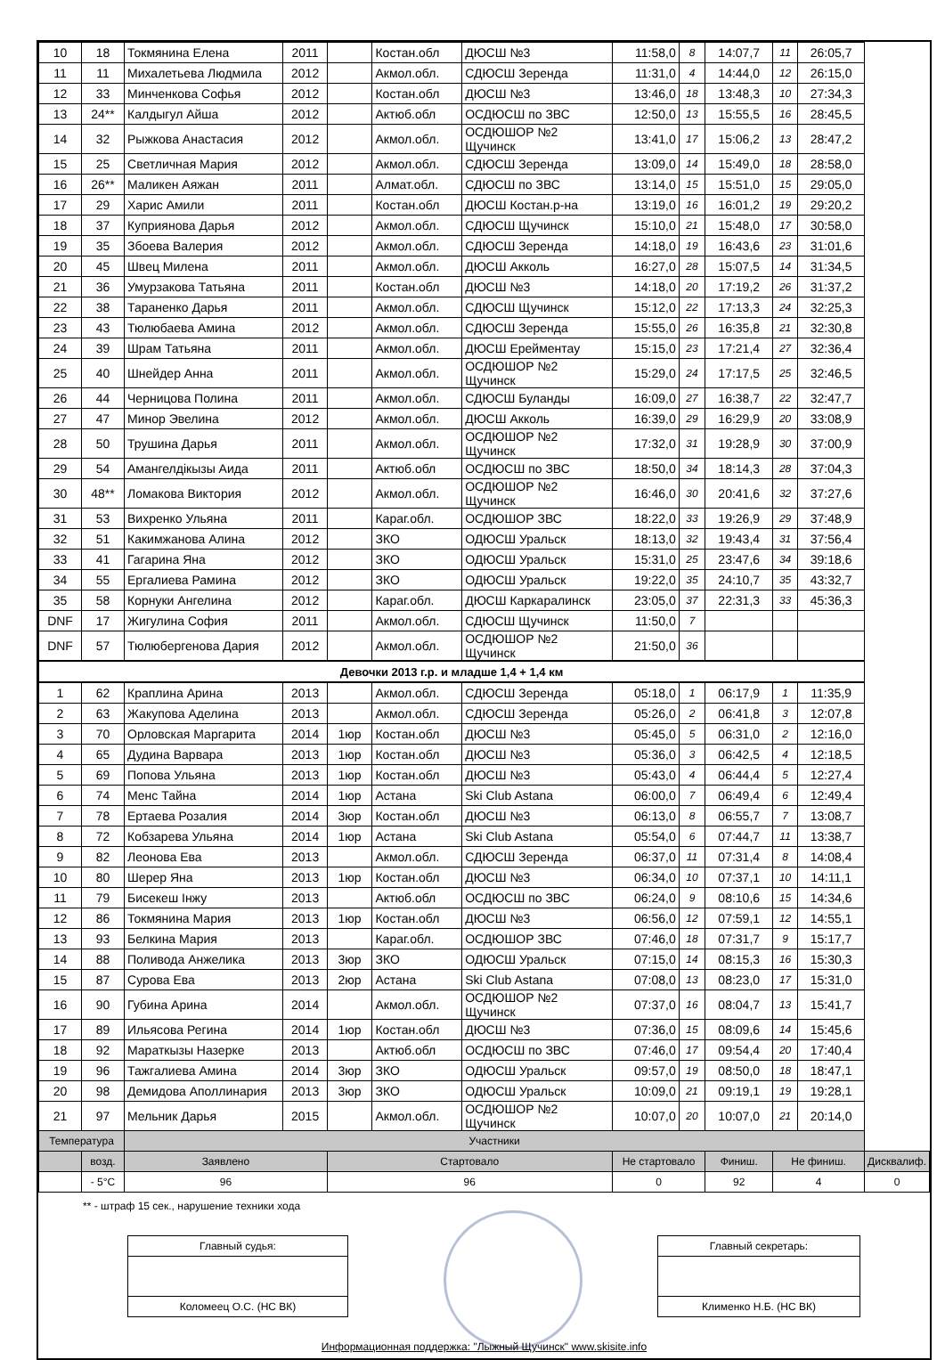| 10 | 18 | Токмянина Елена | 2011 | | Костан.обл | ДЮСШ №3 | 11:58,0 | 8 | 14:07,7 | 11 | 26:05,7 | |
| 11 | 11 | Михалетьева Людмила | 2012 | | Акмол.обл. | СДЮСШ Зеренда | 11:31,0 | 4 | 14:44,0 | 12 | 26:15,0 | |
| 12 | 33 | Минченкова Софья | 2012 | | Костан.обл | ДЮСШ №3 | 13:46,0 | 18 | 13:48,3 | 10 | 27:34,3 | |
| 13 | 24** | Калдыгул Айша | 2012 | | Актюб.обл | ОСДЮСШ по ЗВС | 12:50,0 | 13 | 15:55,5 | 16 | 28:45,5 | |
| 14 | 32 | Рыжкова Анастасия | 2012 | | Акмол.обл. | ОСДЮШОР №2 Щучинск | 13:41,0 | 17 | 15:06,2 | 13 | 28:47,2 | |
| 15 | 25 | Светличная Мария | 2012 | | Акмол.обл. | СДЮСШ Зеренда | 13:09,0 | 14 | 15:49,0 | 18 | 28:58,0 | |
| 16 | 26** | Маликен Аяжан | 2011 | | Алмат.обл. | СДЮСШ по ЗВС | 13:14,0 | 15 | 15:51,0 | 15 | 29:05,0 | |
| 17 | 29 | Харис Амили | 2011 | | Костан.обл | ДЮСШ Костан.р-на | 13:19,0 | 16 | 16:01,2 | 19 | 29:20,2 | |
| 18 | 37 | Куприянова Дарья | 2012 | | Акмол.обл. | СДЮСШ Щучинск | 15:10,0 | 21 | 15:48,0 | 17 | 30:58,0 | |
| 19 | 35 | Збоева Валерия | 2012 | | Акмол.обл. | СДЮСШ Зеренда | 14:18,0 | 19 | 16:43,6 | 23 | 31:01,6 | |
| 20 | 45 | Швец Милена | 2011 | | Акмол.обл. | ДЮСШ Акколь | 16:27,0 | 28 | 15:07,5 | 14 | 31:34,5 | |
| 21 | 36 | Умурзакова Татьяна | 2011 | | Костан.обл | ДЮСШ №3 | 14:18,0 | 20 | 17:19,2 | 26 | 31:37,2 | |
| 22 | 38 | Тараненко Дарья | 2011 | | Акмол.обл. | СДЮСШ Щучинск | 15:12,0 | 22 | 17:13,3 | 24 | 32:25,3 | |
| 23 | 43 | Тюлюбаева Амина | 2012 | | Акмол.обл. | СДЮСШ Зеренда | 15:55,0 | 26 | 16:35,8 | 21 | 32:30,8 | |
| 24 | 39 | Шрам Татьяна | 2011 | | Акмол.обл. | ДЮСШ Ерейментау | 15:15,0 | 23 | 17:21,4 | 27 | 32:36,4 | |
| 25 | 40 | Шнейдер Анна | 2011 | | Акмол.обл. | ОСДЮШОР №2 Щучинск | 15:29,0 | 24 | 17:17,5 | 25 | 32:46,5 | |
| 26 | 44 | Черницова Полина | 2011 | | Акмол.обл. | СДЮСШ Буланды | 16:09,0 | 27 | 16:38,7 | 22 | 32:47,7 | |
| 27 | 47 | Минор Эвелина | 2012 | | Акмол.обл. | ДЮСШ Акколь | 16:39,0 | 29 | 16:29,9 | 20 | 33:08,9 | |
| 28 | 50 | Трушина Дарья | 2011 | | Акмол.обл. | ОСДЮШОР №2 Щучинск | 17:32,0 | 31 | 19:28,9 | 30 | 37:00,9 | |
| 29 | 54 | Амангелдікызы Аида | 2011 | | Актюб.обл | ОСДЮСШ по ЗВС | 18:50,0 | 34 | 18:14,3 | 28 | 37:04,3 | |
| 30 | 48** | Ломакова Виктория | 2012 | | Акмол.обл. | ОСДЮШОР №2 Щучинск | 16:46,0 | 30 | 20:41,6 | 32 | 37:27,6 | |
| 31 | 53 | Вихренко Ульяна | 2011 | | Караг.обл. | ОСДЮШОР ЗВС | 18:22,0 | 33 | 19:26,9 | 29 | 37:48,9 | |
| 32 | 51 | Какимжанова Алина | 2012 | | ЗКО | ОДЮСШ Уральск | 18:13,0 | 32 | 19:43,4 | 31 | 37:56,4 | |
| 33 | 41 | Гагарина Яна | 2012 | | ЗКО | ОДЮСШ Уральск | 15:31,0 | 25 | 23:47,6 | 34 | 39:18,6 | |
| 34 | 55 | Ергалиева Рамина | 2012 | | ЗКО | ОДЮСШ Уральск | 19:22,0 | 35 | 24:10,7 | 35 | 43:32,7 | |
| 35 | 58 | Корнуки Ангелина | 2012 | | Караг.обл. | ДЮСШ Каркаралинск | 23:05,0 | 37 | 22:31,3 | 33 | 45:36,3 | |
| DNF | 17 | Жигулина София | 2011 | | Акмол.обл. | СДЮСШ Щучинск | 11:50,0 | 7 | | | | |
| DNF | 57 | Тюлюбергенова Дария | 2012 | | Акмол.обл. | ОСДЮШОР №2 Щучинск | 21:50,0 | 36 | | | | |
| Девочки 2013 г.р. и младше 1,4 + 1,4 км | | | | | | | | | | | | |
| 1 | 62 | Краплина Арина | 2013 | | Акмол.обл. | СДЮСШ Зеренда | 05:18,0 | 1 | 06:17,9 | 1 | 11:35,9 | |
| 2 | 63 | Жакупова Аделина | 2013 | | Акмол.обл. | СДЮСШ Зеренда | 05:26,0 | 2 | 06:41,8 | 3 | 12:07,8 | |
| 3 | 70 | Орловская Маргарита | 2014 | 1юр | Костан.обл | ДЮСШ №3 | 05:45,0 | 5 | 06:31,0 | 2 | 12:16,0 | |
| 4 | 65 | Дудина Варвара | 2013 | 1юр | Костан.обл | ДЮСШ №3 | 05:36,0 | 3 | 06:42,5 | 4 | 12:18,5 | |
| 5 | 69 | Попова Ульяна | 2013 | 1юр | Костан.обл | ДЮСШ №3 | 05:43,0 | 4 | 06:44,4 | 5 | 12:27,4 | |
| 6 | 74 | Менс Тайна | 2014 | 1юр | Астана | Ski Club Astana | 06:00,0 | 7 | 06:49,4 | 6 | 12:49,4 | |
| 7 | 78 | Ертаева Розалия | 2014 | 3юр | Костан.обл | ДЮСШ №3 | 06:13,0 | 8 | 06:55,7 | 7 | 13:08,7 | |
| 8 | 72 | Кобзарева Ульяна | 2014 | 1юр | Астана | Ski Club Astana | 05:54,0 | 6 | 07:44,7 | 11 | 13:38,7 | |
| 9 | 82 | Леонова Ева | 2013 | | Акмол.обл. | СДЮСШ Зеренда | 06:37,0 | 11 | 07:31,4 | 8 | 14:08,4 | |
| 10 | 80 | Шерер Яна | 2013 | 1юр | Костан.обл | ДЮСШ №3 | 06:34,0 | 10 | 07:37,1 | 10 | 14:11,1 | |
| 11 | 79 | Бисекеш Інжу | 2013 | | Актюб.обл | ОСДЮСШ по ЗВС | 06:24,0 | 9 | 08:10,6 | 15 | 14:34,6 | |
| 12 | 86 | Токмянина Мария | 2013 | 1юр | Костан.обл | ДЮСШ №3 | 06:56,0 | 12 | 07:59,1 | 12 | 14:55,1 | |
| 13 | 93 | Белкина Мария | 2013 | | Караг.обл. | ОСДЮШОР ЗВС | 07:46,0 | 18 | 07:31,7 | 9 | 15:17,7 | |
| 14 | 88 | Поливода Анжелика | 2013 | 3юр | ЗКО | ОДЮСШ Уральск | 07:15,0 | 14 | 08:15,3 | 16 | 15:30,3 | |
| 15 | 87 | Сурова Ева | 2013 | 2юр | Астана | Ski Club Astana | 07:08,0 | 13 | 08:23,0 | 17 | 15:31,0 | |
| 16 | 90 | Губина Арина | 2014 | | Акмол.обл. | ОСДЮШОР №2 Щучинск | 07:37,0 | 16 | 08:04,7 | 13 | 15:41,7 | |
| 17 | 89 | Ильясова Регина | 2014 | 1юр | Костан.обл | ДЮСШ №3 | 07:36,0 | 15 | 08:09,6 | 14 | 15:45,6 | |
| 18 | 92 | Мараткызы Назерке | 2013 | | Актюб.обл | ОСДЮСШ по ЗВС | 07:46,0 | 17 | 09:54,4 | 20 | 17:40,4 | |
| 19 | 96 | Тажгалиева Амина | 2014 | 3юр | ЗКО | ОДЮСШ Уральск | 09:57,0 | 19 | 08:50,0 | 18 | 18:47,1 | |
| 20 | 98 | Демидова Аполлинария | 2013 | 3юр | ЗКО | ОДЮСШ Уральск | 10:09,0 | 21 | 09:19,1 | 19 | 19:28,1 | |
| 21 | 97 | Мельник Дарья | 2015 | | Акмол.обл. | ОСДЮШОР №2 Щучинск | 10:07,0 | 20 | 10:07,0 | 21 | 20:14,0 | |
| Температура | | Участники | | | | | | | | | | |
| | возд. | Заявлено | | Стартовало | | | Не стартовало | | Финиш. | Не финиш. | | Дисквалиф. |
| | - 5°C | 96 | | 96 | | | 0 | | 92 | 4 | | 0 |
** - штраф 15 сек., нарушение техники хода
Главный судья:
Коломеец О.С. (НС ВК)
Главный секретарь:
Клименко Н.Б. (НС ВК)
Информационная поддержка: "Лыжный Щучинск" www.skisite.info